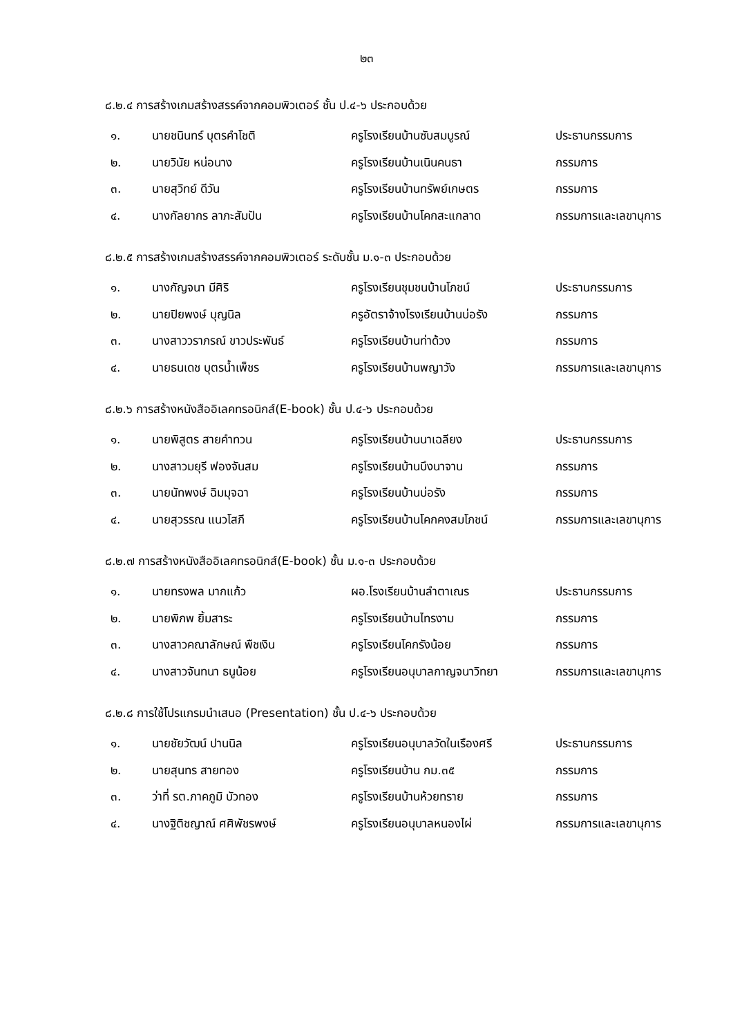๒๓
๘.๒.๔ การสร้างเกมสร้างสรรค์จากคอมพิวเตอร์ ชั้น ป.๔-๖ ประกอบด้วย
| ๑. | นายชนินทร์ บุตรคำโชติ | ครูโรงเรียนบ้านซับสมบูรณ์ | ประธานกรรมการ |
| ๒. | นายวินัย หน่อนาง | ครูโรงเรียนบ้านเนินคนธา | กรรมการ |
| ๓. | นายสุวิทย์ ดีวัน | ครูโรงเรียนบ้านทรัพย์เกษตร | กรรมการ |
| ๔. | นางกัลยากร ลาภะสัมปัน | ครูโรงเรียนบ้านโคกสะแกลาด | กรรมการและเลขานุการ |
๘.๒.๕ การสร้างเกมสร้างสรรค์จากคอมพิวเตอร์ ระดับชั้น ม.๑-๓ ประกอบด้วย
| ๑. | นางกัญจนา มีศิริ | ครูโรงเรียนชุมชนบ้านโภชน์ | ประธานกรรมการ |
| ๒. | นายปิยพงษ์ บุญนิล | ครูอัตราจ้างโรงเรียนบ้านบ่อรัง | กรรมการ |
| ๓. | นางสาววราภรณ์ ขาวประพันธ์ | ครูโรงเรียนบ้านท่าด้วง | กรรมการ |
| ๔. | นายธนเดช บุตรน้ำเพ็ชร | ครูโรงเรียนบ้านพญาวัง | กรรมการและเลขานุการ |
๘.๒.๖ การสร้างหนังสืออิเลคทรอนิกส์(E-book) ชั้น ป.๔-๖ ประกอบด้วย
| ๑. | นายพิสูตร สายคำทวน | ครูโรงเรียนบ้านนาเฉลียง | ประธานกรรมการ |
| ๒. | นางสาวมยุรี ฟองจันสม | ครูโรงเรียนบ้านบึงนาจาน | กรรมการ |
| ๓. | นายนัทพงษ์ ฉิมมุจฉา | ครูโรงเรียนบ้านบ่อรัง | กรรมการ |
| ๔. | นายสุวรรณ แนวโสภี | ครูโรงเรียนบ้านโคกคงสมโภชน์ | กรรมการและเลขานุการ |
๘.๒.๗ การสร้างหนังสืออิเลคทรอนิกส์(E-book) ชั้น ม.๑-๓ ประกอบด้วย
| ๑. | นายทรงพล มากแก้ว | ผอ.โรงเรียนบ้านลำตาเณร | ประธานกรรมการ |
| ๒. | นายพิภพ ยิ้มสาระ | ครูโรงเรียนบ้านไทรงาม | กรรมการ |
| ๓. | นางสาวคณาลักษณ์ พืชเงิน | ครูโรงเรียนโคกรังน้อย | กรรมการ |
| ๔. | นางสาวจันทนา ธนูน้อย | ครูโรงเรียนอนุบาลกาญจนาวิทยา | กรรมการและเลขานุการ |
๘.๒.๘ การใช้โปรแกรมนำเสนอ (Presentation) ชั้น ป.๔-๖ ประกอบด้วย
| ๑. | นายชัยวัฒน์ ปานนิล | ครูโรงเรียนอนุบาลวัดในเรืองศรี | ประธานกรรมการ |
| ๒. | นายสุนทร สายทอง | ครูโรงเรียนบ้าน กม.๓๕ | กรรมการ |
| ๓. | ว่าที่ รต.ภาคภูมิ บัวทอง | ครูโรงเรียนบ้านห้วยทราย | กรรมการ |
| ๔. | นางฐิติชญาณ์ ศศิพัชรพงษ์ | ครูโรงเรียนอนุบาลหนองไผ่ | กรรมการและเลขานุการ |